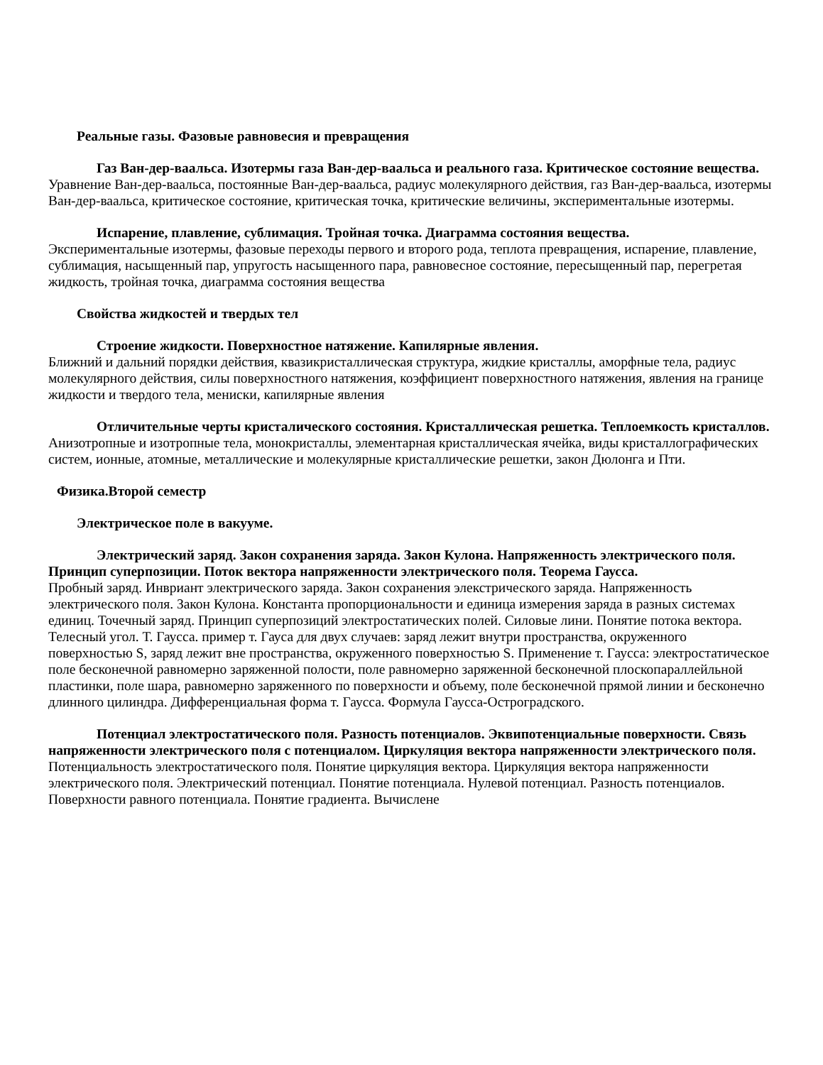Реальные газы. Фазовые равновесия и превращения
Газ Ван-дер-ваальса. Изотермы газа Ван-дер-ваальса и реального газа. Критическое состояние вещества.
Уравнение Ван-дер-ваальса, постоянные Ван-дер-ваальса, радиус молекулярного действия, газ Ван-дер-ваальса, изотермы Ван-дер-ваальса, критическое состояние, критическая точка, критические величины, экспериментальные изотермы.
Испарение, плавление, сублимация. Тройная точка. Диаграмма состояния вещества.
Экспериментальные изотермы, фазовые переходы первого и второго рода, теплота превращения, испарение, плавление, сублимация, насыщенный пар, упругость насыщенного пара, равновесное состояние, пересыщенный пар, перегретая жидкость, тройная точка, диаграмма состояния вещества
Свойства жидкостей и твердых тел
Строение жидкости. Поверхностное натяжение. Капилярные явления.
Ближний и дальний порядки действия, квазикристаллическая структура, жидкие кристаллы, аморфные тела, радиус молекулярного действия, силы поверхностного натяжения, коэффициент поверхностного натяжения, явления на границе жидкости и твердого тела, мениски, капилярные явления
Отличительные черты кристалического состояния. Кристаллическая решетка. Теплоемкость кристаллов.
Анизотропные и изотропные тела, монокристаллы, элементарная кристаллическая ячейка, виды кристаллографических систем, ионные, атомные, металлические и молекулярные кристаллические решетки, закон Дюлонга и Пти.
Физика.Второй семестр
Электрическое поле в вакууме.
Электрический заряд. Закон сохранения заряда. Закон Кулона. Напряженность электрического поля. Принцип суперпозиции. Поток вектора напряженности электрического поля. Теорема Гаусса.
Пробный заряд. Инвриант электрического заряда. Закон сохранения элекстрического заряда. Напряженность электрического поля. Закон Кулона. Константа пропорциональности и единица измерения заряда в разных системах единиц. Точечный заряд. Принцип суперпозиций электростатических полей. Силовые лини. Понятие потока вектора. Телесный угол. Т. Гаусса. пример т. Гауса для двух случаев: заряд лежит внутри пространства, окруженного поверхностью S, заряд лежит вне пространства, окруженного поверхностью S. Применение т. Гаусса: электростатическое поле бесконечной равномерно заряженной полости, поле равномерно заряженной бесконечной плоскопараллейльной пластинки, поле шара, равномерно заряженного по поверхности и объему, поле бесконечной прямой линии и бесконечно длинного цилиндра. Дифференциальная форма т. Гаусса. Формула Гаусса-Остроградского.
Потенциал электростатического поля. Разность потенциалов. Эквипотенциальные поверхности. Связь напряженности электрического поля с потенциалом. Циркуляция вектора напряженности электрического поля.
Потенциальность электростатического поля. Понятие циркуляция вектора. Циркуляция вектора напряженности электрического поля. Электрический потенциал. Понятие потенциала. Нулевой потенциал. Разность потенциалов. Поверхности равного потенциала. Понятие градиента. Вычислене